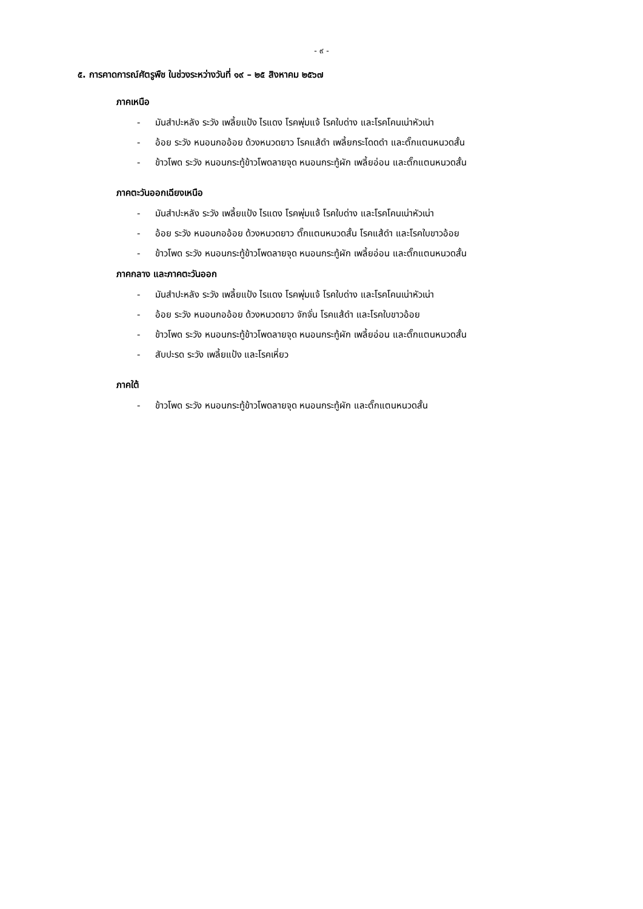- ๙ -
๕. การคาดการณ์ศัตรูพืช ในช่วงระหว่างวันที่ ๑๙ – ๒๕ สิงหาคม ๒๕๖๗
ภาคเหนือ
- มันสำปะหลัง ระวัง เพลี้ยแป้ง ไรแดง โรคพุ่มแจ้ โรคใบด่าง และโรคโคนเน่าหัวเน่า
- อ้อย ระวัง หนอนกออ้อย ด้วงหนวดยาว โรคแส้ดำ เพลี้ยกระโดดดำ และตั๊กแตนหนวดสั้น
- ข้าวโพด ระวัง หนอนกระทู้ข้าวโพดลายจุด หนอนกระทู้ผัก เพลี้ยอ่อน และตั๊กแตนหนวดสั้น
ภาคตะวันออกเฉียงเหนือ
- มันสำปะหลัง ระวัง เพลี้ยแป้ง ไรแดง โรคพุ่มแจ้ โรคใบด่าง และโรคโคนเน่าหัวเน่า
- อ้อย ระวัง หนอนกออ้อย ด้วงหนวดยาว ตั๊กแตนหนวดสั้น โรคแส้ดำ และโรคใบขาวอ้อย
- ข้าวโพด ระวัง หนอนกระทู้ข้าวโพดลายจุด หนอนกระทู้ผัก เพลี้ยอ่อน และตั๊กแตนหนวดสั้น
ภาคกลาง และภาคตะวันออก
- มันสำปะหลัง ระวัง เพลี้ยแป้ง ไรแดง โรคพุ่มแจ้ โรคใบด่าง และโรคโคนเน่าหัวเน่า
- อ้อย ระวัง หนอนกออ้อย ด้วงหนวดยาว จักจั่น โรคแส้ดำ และโรคใบขาวอ้อย
- ข้าวโพด ระวัง หนอนกระทู้ข้าวโพดลายจุด หนอนกระทู้ผัก เพลี้ยอ่อน และตั๊กแตนหนวดสั้น
- สับปะรด ระวัง เพลี้ยแป้ง และโรคเหี่ยว
ภาคใต้
- ข้าวโพด ระวัง หนอนกระทู้ข้าวโพดลายจุด หนอนกระทู้ผัก และตั๊กแตนหนวดสั้น